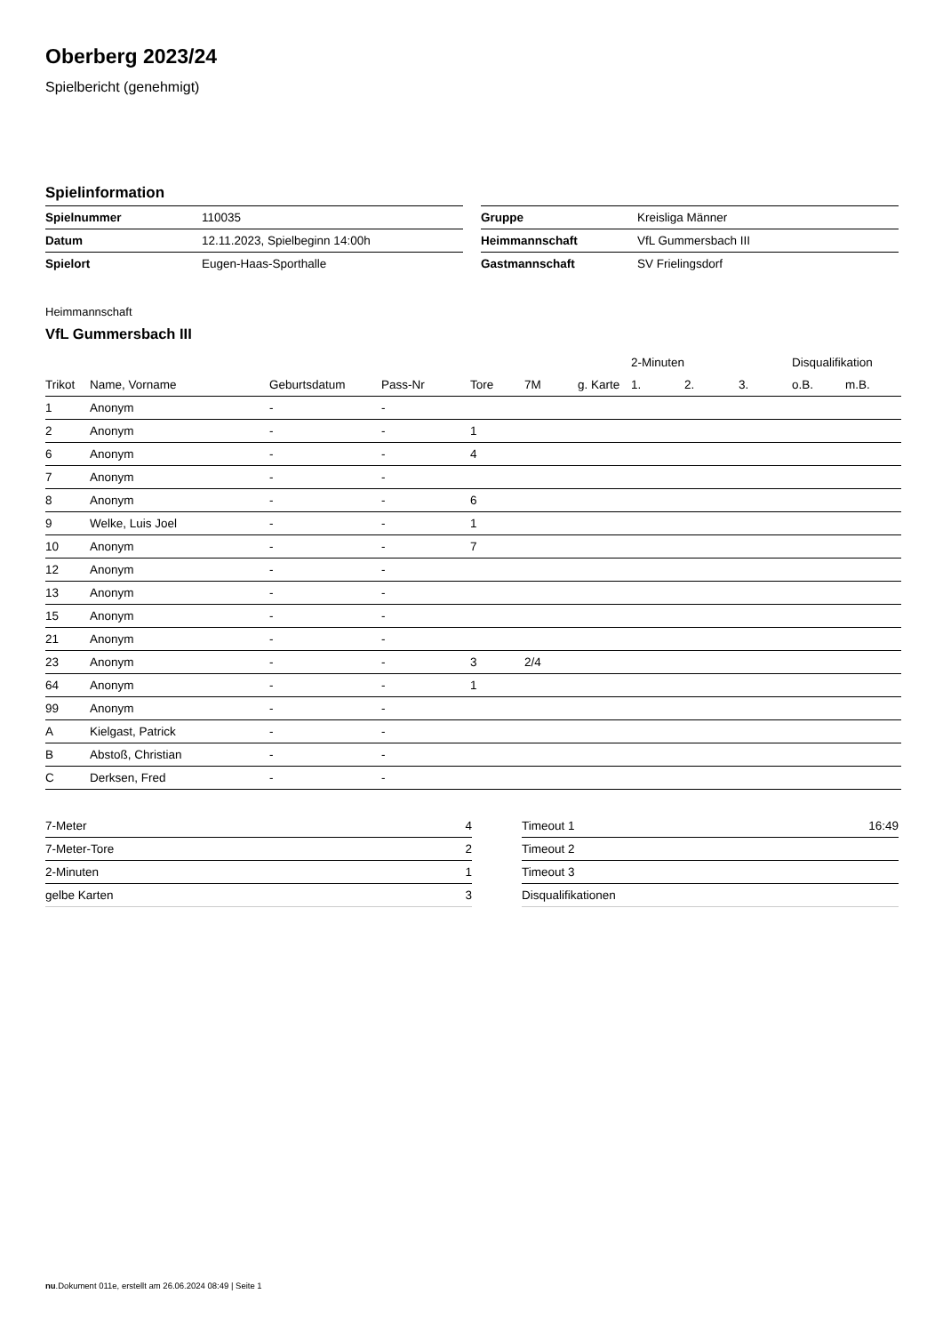Oberberg 2023/24
Spielbericht (genehmigt)
Spielinformation
| Spielnummer | 110035 |
| Datum | 12.11.2023, Spielbeginn 14:00h |
| Spielort | Eugen-Haas-Sporthalle |
| Gruppe | Kreisliga Männer |
| Heimmannschaft | VfL Gummersbach III |
| Gastmannschaft | SV Frielingsdorf |
Heimmannschaft
VfL Gummersbach III
| | | | | | | | 2-Minuten | | | Disqualifikation | |
| --- | --- | --- | --- | --- | --- | --- | --- | --- | --- | --- | --- |
| Trikot | Name, Vorname | Geburtsdatum | Pass-Nr | Tore | 7M | g. Karte | 1. | 2. | 3. | o.B. | m.B. |
| 1 | Anonym | - | - | | | | | | | | |
| 2 | Anonym | - | - | 1 | | | | | | | |
| 6 | Anonym | - | - | 4 | | | | | | | |
| 7 | Anonym | - | - | | | | | | | | |
| 8 | Anonym | - | - | 6 | | | | | | | |
| 9 | Welke, Luis Joel | - | - | 1 | | | | | | | |
| 10 | Anonym | - | - | 7 | | | | | | | |
| 12 | Anonym | - | - | | | | | | | | |
| 13 | Anonym | - | - | | | | | | | | |
| 15 | Anonym | - | - | | | | | | | | |
| 21 | Anonym | - | - | | | | | | | | |
| 23 | Anonym | - | - | 3 | 2/4 | | | | | | |
| 64 | Anonym | - | - | 1 | | | | | | | |
| 99 | Anonym | - | - | | | | | | | | |
| A | Kielgast, Patrick | - | - | | | | | | | | |
| B | Abstoß, Christian | - | - | | | | | | | | |
| C | Derksen, Fred | - | - | | | | | | | | |
| 7-Meter | 4 |
| 7-Meter-Tore | 2 |
| 2-Minuten | 1 |
| gelbe Karten | 3 |
| Timeout 1 | 16:49 |
| Timeout 2 | |
| Timeout 3 | |
| Disqualifikationen | |
nu.Dokument 011e, erstellt am 26.06.2024 08:49 | Seite 1